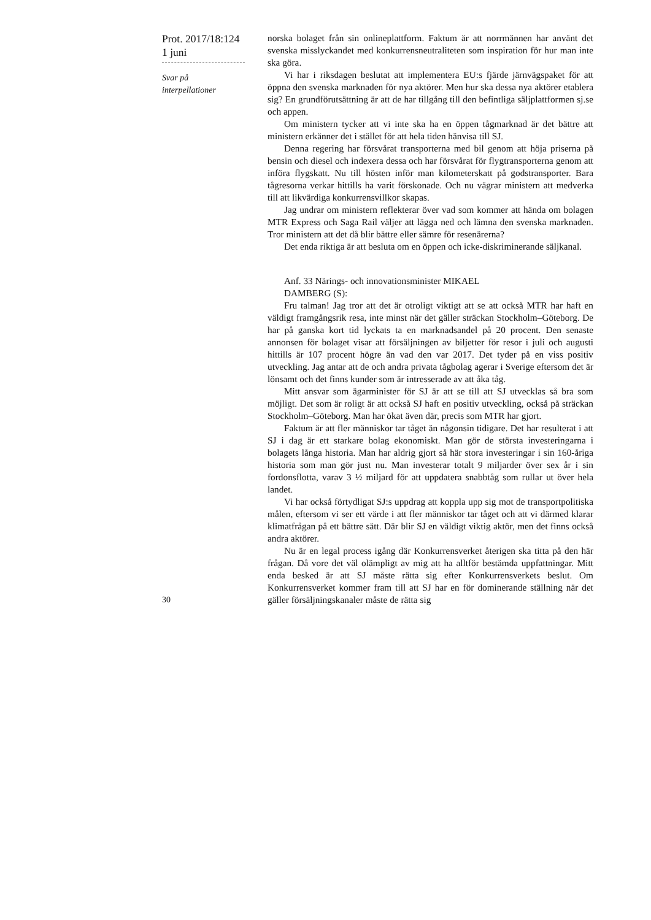Prot. 2017/18:124
1 juni
Svar på
interpellationer
norska bolaget från sin onlineplattform. Faktum är att norrmännen har använt det svenska misslyckandet med konkurrensneutraliteten som inspiration för hur man inte ska göra.
Vi har i riksdagen beslutat att implementera EU:s fjärde järnvägspaket för att öppna den svenska marknaden för nya aktörer. Men hur ska dessa nya aktörer etablera sig? En grundförutsättning är att de har tillgång till den befintliga säljplattformen sj.se och appen.
Om ministern tycker att vi inte ska ha en öppen tågmarknad är det bättre att ministern erkänner det i stället för att hela tiden hänvisa till SJ.
Denna regering har försvårat transporterna med bil genom att höja priserna på bensin och diesel och indexera dessa och har försvårat för flygtransporterna genom att införa flygskatt. Nu till hösten inför man kilometerskatt på godstransporter. Bara tågresorna verkar hittills ha varit förskonade. Och nu vägrar ministern att medverka till att likvärdiga konkurrensvillkor skapas.
Jag undrar om ministern reflekterar över vad som kommer att hända om bolagen MTR Express och Saga Rail väljer att lägga ned och lämna den svenska marknaden. Tror ministern att det då blir bättre eller sämre för resenärerna?
Det enda riktiga är att besluta om en öppen och icke-diskriminerande säljkanal.
Anf. 33 Närings- och innovationsminister MIKAEL
DAMBERG (S):
Fru talman! Jag tror att det är otroligt viktigt att se att också MTR har haft en väldigt framgångsrik resa, inte minst när det gäller sträckan Stockholm–Göteborg. De har på ganska kort tid lyckats ta en marknadsandel på 20 procent. Den senaste annonsen för bolaget visar att försäljningen av biljetter för resor i juli och augusti hittills är 107 procent högre än vad den var 2017. Det tyder på en viss positiv utveckling. Jag antar att de och andra privata tågbolag agerar i Sverige eftersom det är lönsamt och det finns kunder som är intresserade av att åka tåg.
Mitt ansvar som ägarminister för SJ är att se till att SJ utvecklas så bra som möjligt. Det som är roligt är att också SJ haft en positiv utveckling, också på sträckan Stockholm–Göteborg. Man har ökat även där, precis som MTR har gjort.
Faktum är att fler människor tar tåget än någonsin tidigare. Det har resulterat i att SJ i dag är ett starkare bolag ekonomiskt. Man gör de största investeringarna i bolagets långa historia. Man har aldrig gjort så här stora investeringar i sin 160-åriga historia som man gör just nu. Man investerar totalt 9 miljarder över sex år i sin fordonsflotta, varav 3 ½ miljard för att uppdatera snabbtåg som rullar ut över hela landet.
Vi har också förtydligat SJ:s uppdrag att koppla upp sig mot de transportpolitiska målen, eftersom vi ser ett värde i att fler människor tar tåget och att vi därmed klarar klimatfrågan på ett bättre sätt. Där blir SJ en väldigt viktig aktör, men det finns också andra aktörer.
Nu är en legal process igång där Konkurrensverket återigen ska titta på den här frågan. Då vore det väl olämpligt av mig att ha alltför bestämda uppfattningar. Mitt enda besked är att SJ måste rätta sig efter Konkurrensverkets beslut. Om Konkurrensverket kommer fram till att SJ har en för dominerande ställning när det gäller försäljningskanaler måste de rätta sig
30